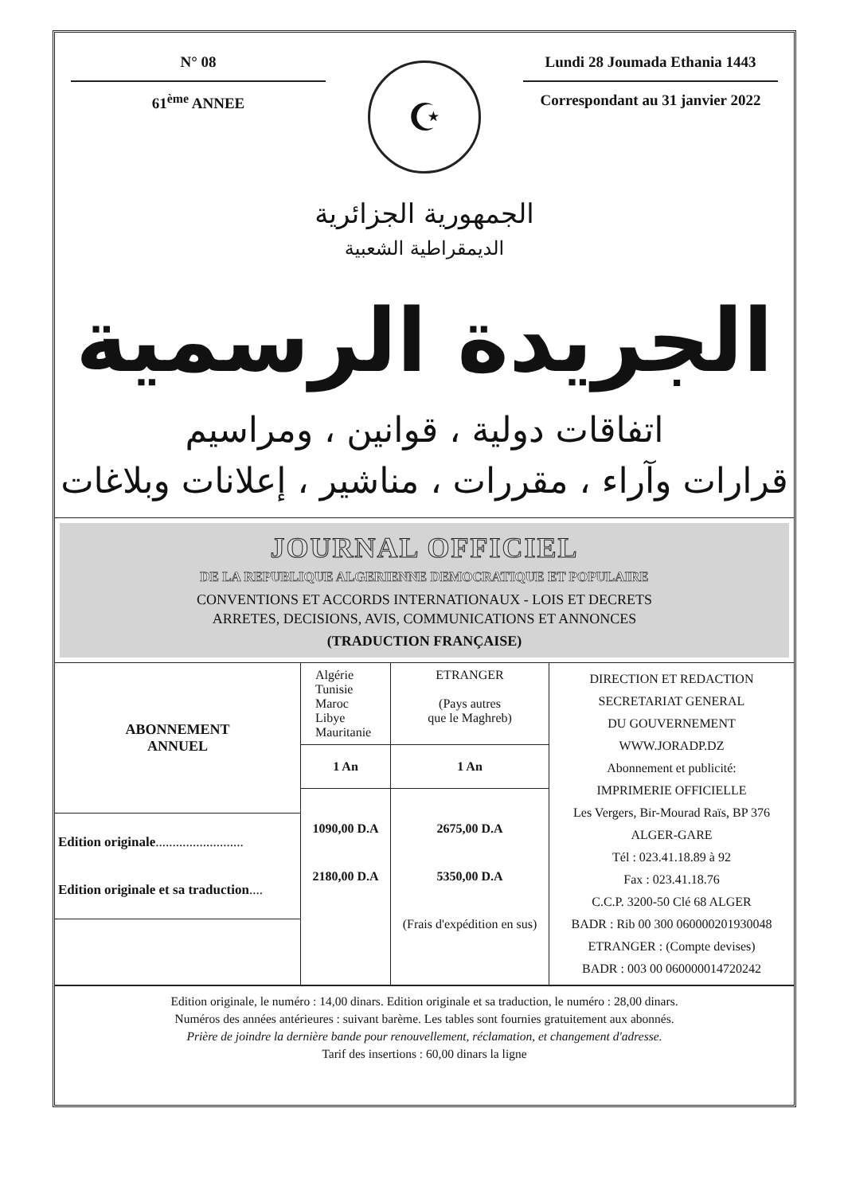N° 08
61<sup>ème</sup> ANNEE
☪
Lundi 28 Joumada Ethania 1443
Correspondant au 31 janvier 2022
الجمهورية الجزائرية
الديمقراطية الشعبية
الجريدة الرسمية
اتفاقات دولية ، قوانين ، ومراسيم
قرارات وآراء ، مقررات ، مناشير ، إعلانات وبلاغات
JOURNAL OFFICIEL
DE LA REPUBLIQUE ALGERIENNE DEMOCRATIQUE ET POPULAIRE
CONVENTIONS ET ACCORDS INTERNATIONAUX - LOIS ET DECRETS
ARRETES, DECISIONS, AVIS, COMMUNICATIONS ET ANNONCES
(TRADUCTION FRANÇAISE)
| ABONNEMENT ANNUEL | Algérie Tunisie Maroc Libye Mauritanie | ETRANGER (Pays autres que le Maghreb) | DIRECTION ET REDACTION SECRETARIAT GENERAL DU GOUVERNEMENT WWW.JORADP.DZ Abonnement et publicité: IMPRIMERIE OFFICIELLE Les Vergers, Bir-Mourad Raïs, BP 376 ALGER-GARE Tél : 023.41.18.89 à 92 Fax : 023.41.18.76 C.C.P. 3200-50 Clé 68 ALGER BADR : Rib 00 300 060000201930048 ETRANGER : (Compte devises) BADR : 003 00 060000014720242 |
| | 1 An | 1 An | |
| | 1090,00 D.A 2180,00 D.A | 2675,00 D.A 5350,00 D.A (Frais d'expédition en sus) | |
| Edition originale .......................... Edition originale et sa traduction .... | | | |
Edition originale, le numéro : 14,00 dinars. Edition originale et sa traduction, le numéro : 28,00 dinars.
Numéros des années antérieures : suivant barème. Les tables sont fournies gratuitement aux abonnés.
Prière de joindre la dernière bande pour renouvellement, réclamation, et changement d'adresse.
Tarif des insertions : 60,00 dinars la ligne